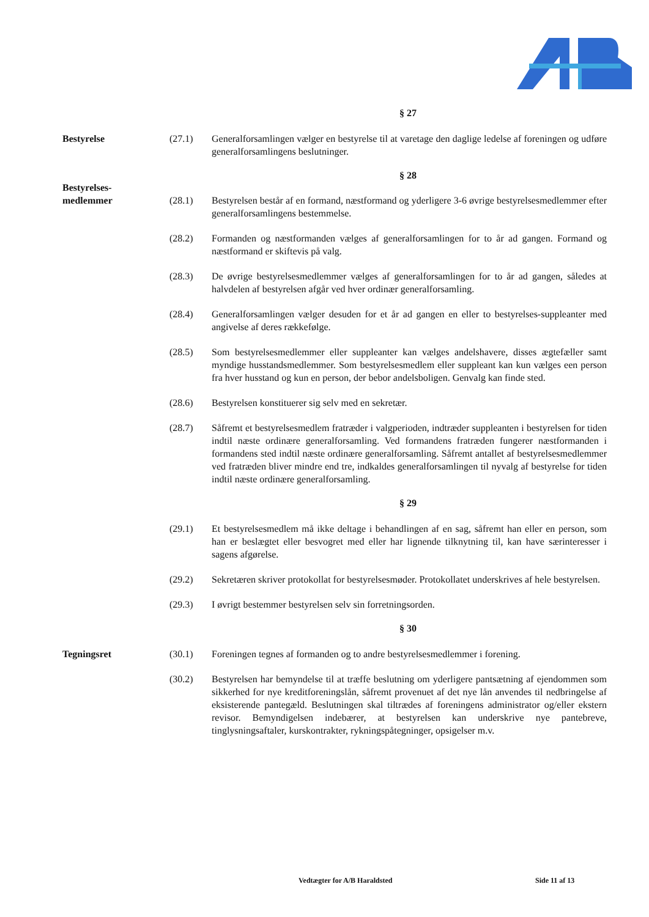§ 27
Bestyrelse (27.1) Generalforsamlingen vælger en bestyrelse til at varetage den daglige ledelse af foreningen og udføre generalforsamlingens beslutninger.
§ 28
Bestyrelses-
medlemmer
(28.1)
Bestyrelsen består af en formand, næstformand og yderligere 3-6 øvrige bestyrelsesmedlemmer efter generalforsamlingens bestemmelse.
(28.2) Formanden og næstformanden vælges af generalforsamlingen for to år ad gangen. Formand og næstformand er skiftevis på valg.
(28.3) De øvrige bestyrelsesmedlemmer vælges af generalforsamlingen for to år ad gangen, således at halvdelen af bestyrelsen afgår ved hver ordinær generalforsamling.
(28.4) Generalforsamlingen vælger desuden for et år ad gangen en eller to bestyrelses-suppleanter med angivelse af deres rækkefølge.
(28.5) Som bestyrelsesmedlemmer eller suppleanter kan vælges andelshavere, disses ægtefæller samt myndige husstandsmedlemmer. Som bestyrelsesmedlem eller suppleant kan kun vælges een person fra hver husstand og kun en person, der bebor andelsboligen. Genvalg kan finde sted.
(28.6) Bestyrelsen konstituerer sig selv med en sekretær.
(28.7) Såfremt et bestyrelsesmedlem fratræder i valgperioden, indtræder suppleanten i bestyrelsen for tiden indtil næste ordinære generalforsamling. Ved formandens fratræden fungerer næstformanden i formandens sted indtil næste ordinære generalforsamling. Såfremt antallet af bestyrelsesmedlemmer ved fratræden bliver mindre end tre, indkaldes generalforsamlingen til nyvalg af bestyrelse for tiden indtil næste ordinære generalforsamling.
§ 29
(29.1) Et bestyrelsesmedlem må ikke deltage i behandlingen af en sag, såfremt han eller en person, som han er beslægtet eller besvogret med eller har lignende tilknytning til, kan have særinteresser i sagens afgørelse.
(29.2) Sekretæren skriver protokollat for bestyrelsesmøder. Protokollatet underskrives af hele bestyrelsen.
(29.3) I øvrigt bestemmer bestyrelsen selv sin forretningsorden.
§ 30
Tegningsret (30.1) Foreningen tegnes af formanden og to andre bestyrelsesmedlemmer i forening.
(30.2) Bestyrelsen har bemyndelse til at træffe beslutning om yderligere pantsætning af ejendommen som sikkerhed for nye kreditforeningslån, såfremt provenuet af det nye lån anvendes til nedbringelse af eksisterende pantegæld. Beslutningen skal tiltrædes af foreningens administrator og/eller ekstern revisor. Bemyndigelsen indebærer, at bestyrelsen kan underskrive nye pantebreve, tinglysningsaftaler, kurskontrakter, rykningspåtegninger, opsigelser m.v.
Vedtægter for A/B Haraldsted Side 11 af 13